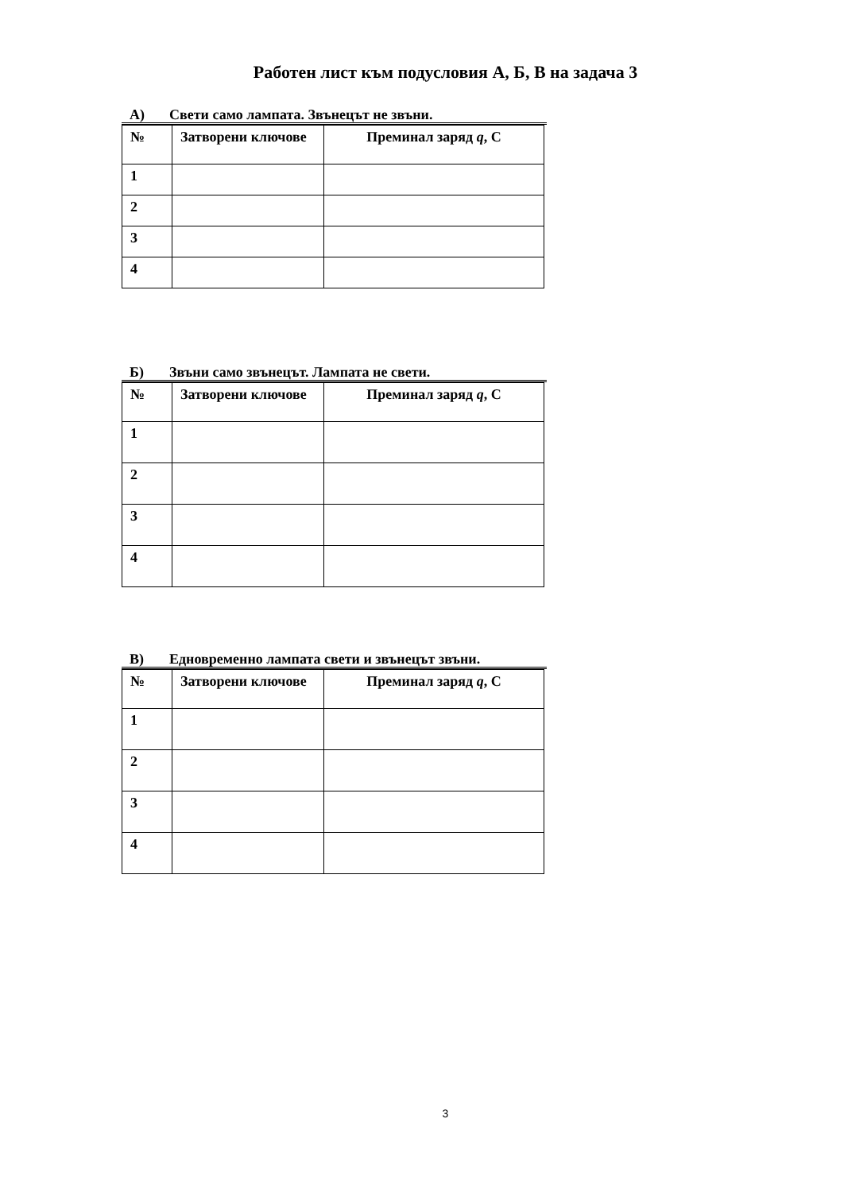Работен лист към подусловия А, Б, В на задача 3
А) Свети само лампата. Звънецът не звъни.
| № | Затворени ключове | Преминал заряд q , C |
| 1 | | |
| 2 | | |
| 3 | | |
| 4 | | |
Б) Звъни само звънецът. Лампата не свети.
| № | Затворени ключове | Преминал заряд q , C |
| 1 | | |
| 2 | | |
| 3 | | |
| 4 | | |
В) Едновременно лампата свети и звънецът звъни.
| № | Затворени ключове | Преминал заряд q , C |
| 1 | | |
| 2 | | |
| 3 | | |
| 4 | | |
3